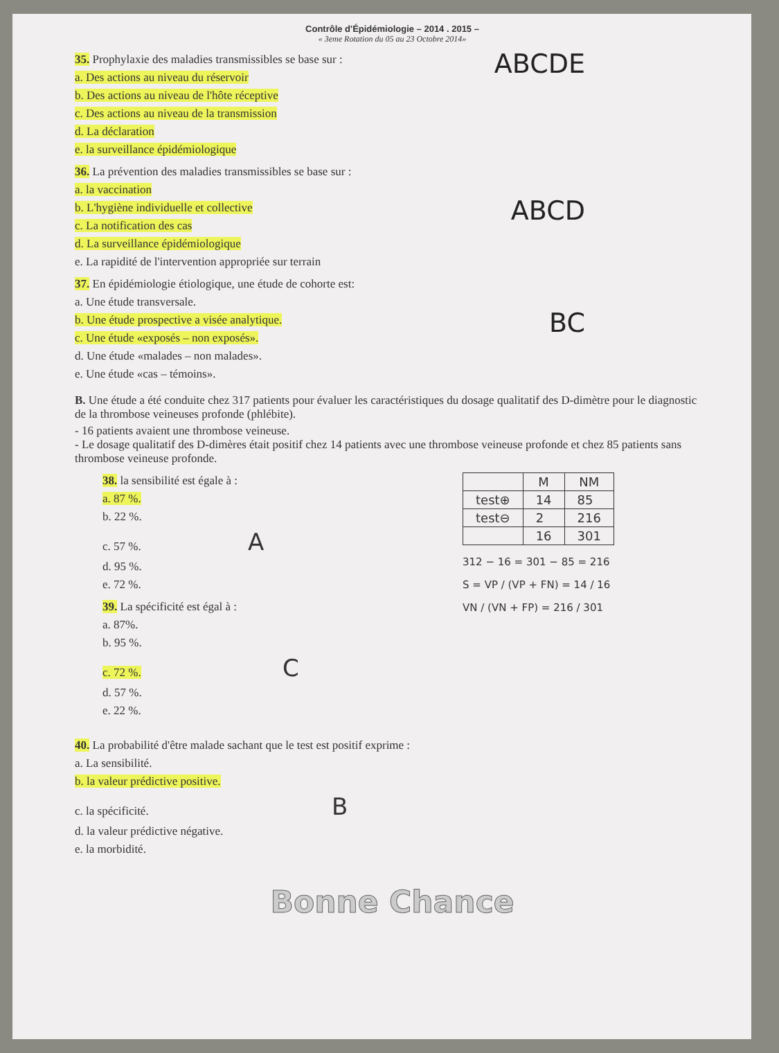Contrôle d'Épidémiologie – 2014 . 2015 –
« 3eme Rotation du 05 au 23 Octobre 2014»
ABCDE
35. Prophylaxie des maladies transmissibles se base sur :
a. Des actions au niveau du réservoir
b. Des actions au niveau de l'hôte réceptive
c. Des actions au niveau de la transmission
d. La déclaration
e. la surveillance épidémiologique
ABCD
36. La prévention des maladies transmissibles se base sur :
a. la vaccination
b. L'hygiène individuelle et collective
c. La notification des cas
d. La surveillance épidémiologique
e. La rapidité de l'intervention appropriée sur terrain
BC
37. En épidémiologie étiologique, une étude de cohorte est:
a. Une étude transversale.
b. Une étude prospective a visée analytique.
c. Une étude «exposés – non exposés».
d. Une étude «malades – non malades».
e. Une étude «cas – témoins».
B. Une étude a été conduite chez 317 patients pour évaluer les caractéristiques du dosage qualitatif des D-dimètre pour le diagnostic de la thrombose veineuses profonde (phlébite).
- 16 patients avaient une thrombose veineuse.
- Le dosage qualitatif des D-dimères était positif chez 14 patients avec une thrombose veineuse profonde et chez 85 patients sans thrombose veineuse profonde.
38. la sensibilité est égale à :
a. 87 %.
b. 22 %.
c. 57 %. A
d. 95 %.
e. 72 %.
39. La spécificité est égal à :
a. 87%.
b. 95 %.
c. 72 %. C
d. 57 %.
e. 22 %.
| | M | NM |
| --- | --- | --- |
| test⊕ | 14 | 85 |
| test⊖ | 2 | 216 |
| | 16 | 301 |
312 − 16 = 301 − 85 = 216
S = VP / (VP + FN) = 14 / 16
VN / (VN + FP) = 216 / 301
40. La probabilité d'être malade sachant que le test est positif exprime :
a. La sensibilité.
b. la valeur prédictive positive.
c. la spécificité. B
d. la valeur prédictive négative.
e. la morbidité.
Bonne Chance